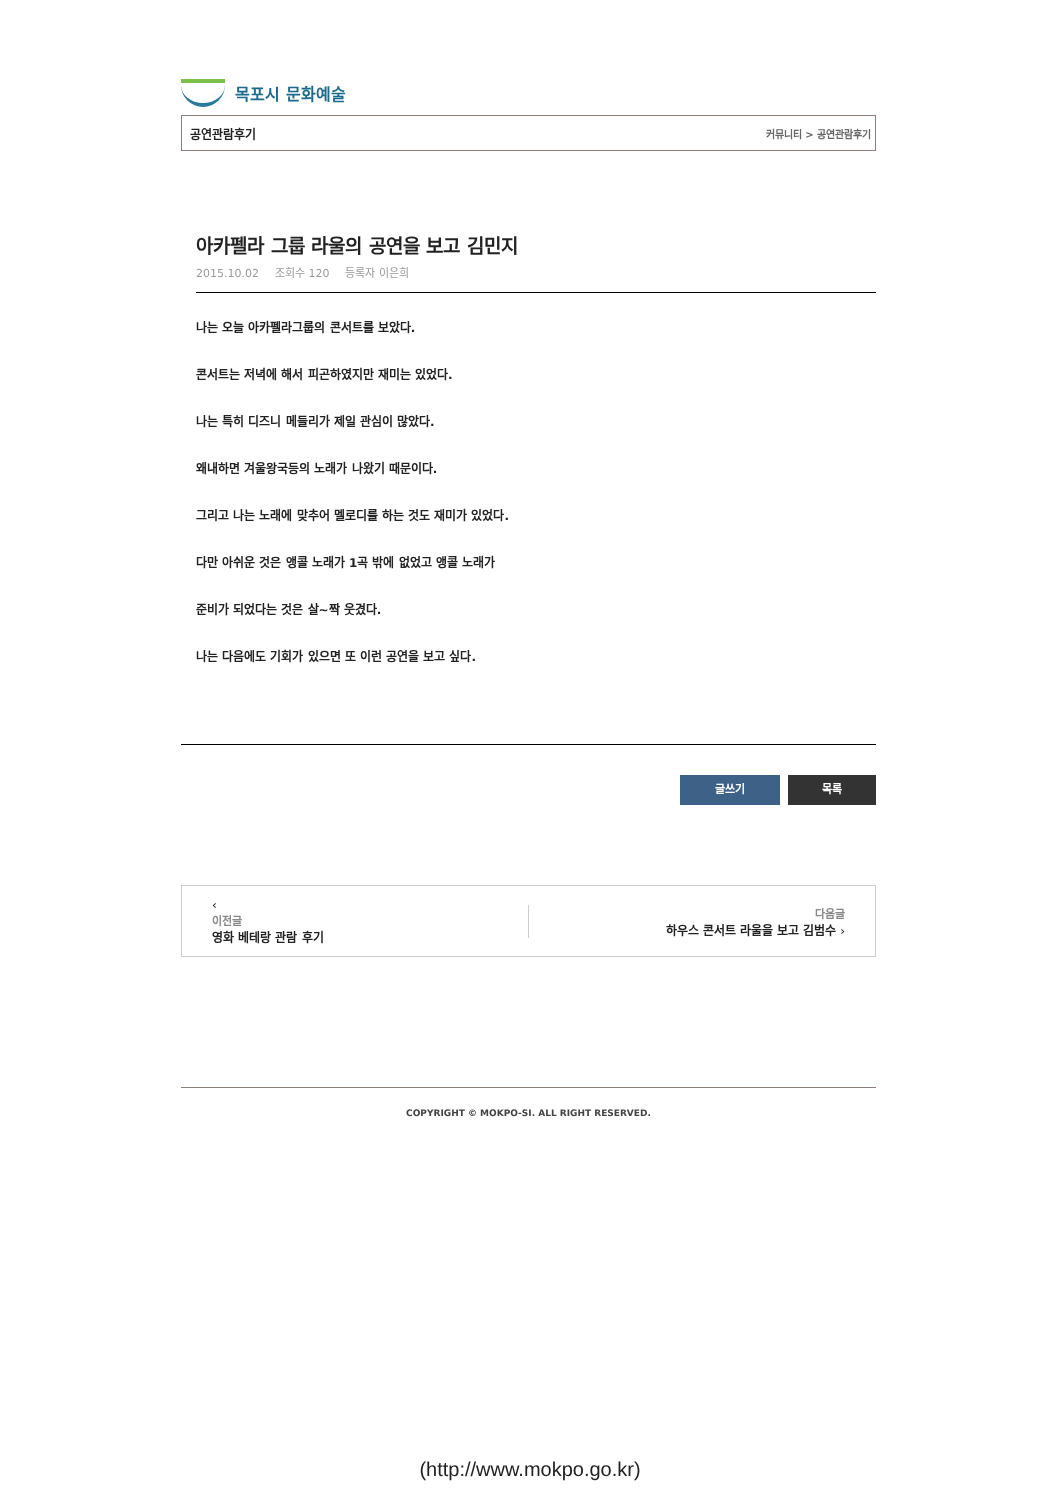목포시 문화예술
공연관람후기 커뮤니티 > 공연관람후기
아카펠라 그룹 라울의 공연을 보고 김민지
2015.10.02 조회수 120 등록자 이은희
나는 오늘 아카펠라그룹의 콘서트를 보았다.
콘서트는 저녁에 해서 피곤하였지만 재미는 있었다.
나는 특히 디즈니 메들리가 제일 관심이 많았다.
왜내하면 겨울왕국등의 노래가 나왔기 때문이다.
그리고 나는 노래에 맞추어 멜로디를 하는 것도 재미가 있었다.
다만 아쉬운 것은 앵콜 노래가 1곡 밖에 없었고 앵콜 노래가
준비가 되었다는 것은 살~짝 웃겼다.
나는 다음에도 기회가 있으면 또 이런 공연을 보고 싶다.
글쓰기 목록
‹
이전글
영화 베테랑 관람 후기
다음글
하우스 콘서트 라울을 보고 김범수 ›
COPYRIGHT © MOKPO-SI. ALL RIGHT RESERVED.
(http://www.mokpo.go.kr)